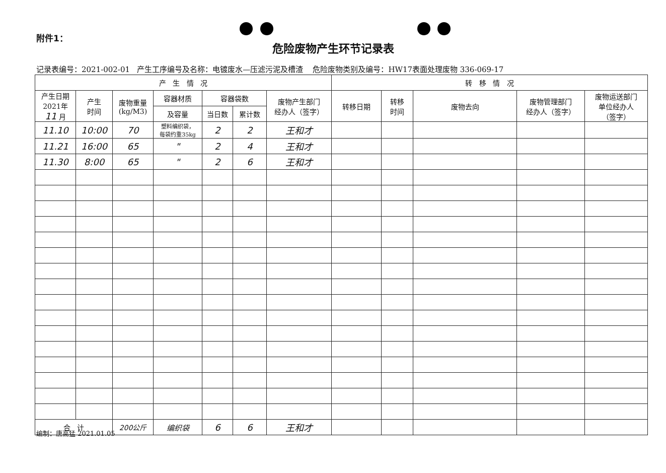附件1：
危险废物产生环节记录表
记录表编号：2021-002-01 产生工序编号及名称：电镀废水—压滤污泥及槽渣 危险废物类别及编号：HW17表面处理废物 336-069-17
| 产 生 情 况 | | | | | | | 转 移 情 况 | | | | |
| --- | --- | --- | --- | --- | --- | --- | --- | --- | --- | --- | --- |
| 产生日期 2021年 11 月 | 产生 时间 | 废物重量 (kg/M3) | 容器材质 | 容器袋数 | | 废物产生部门 经办人（签字） | 转移日期 | 转移 时间 | 废物去向 | 废物管理部门 经办人（签字） | 废物运送部门 单位经办人 （签字） |
| | | | 及容量 | 当日数 | 累计数 | | | | | | |
| 11.10 | 10:00 | 70 | 塑料编织袋， 每袋约重35kg | 2 | 2 | 王和才 | | | | | |
| 11.21 | 16:00 | 65 | " | 2 | 4 | 王和才 | | | | | |
| 11.30 | 8:00 | 65 | " | 2 | 6 | 王和才 | | | | | |
| 合 计 | | 200公斤 | 编织袋 | 6 | 6 | 王和才 | | | | | |
编制：唐高猛 2021.01.05